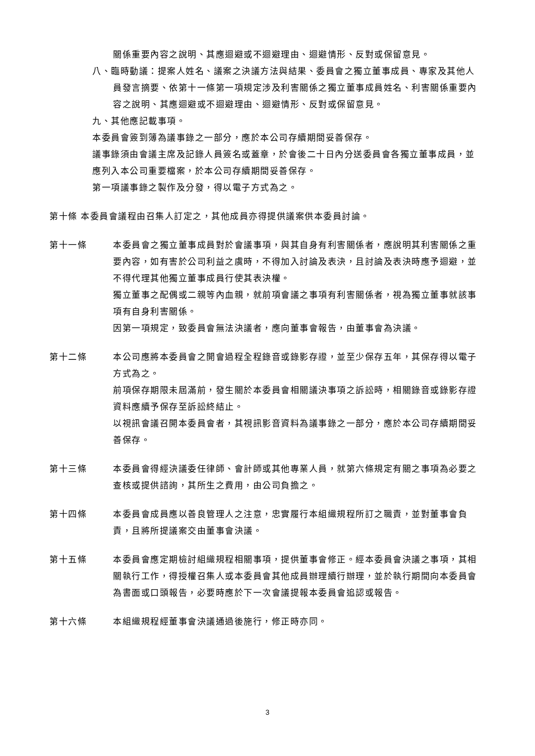關係重要內容之說明、其應迴避或不迴避理由、迴避情形、反對或保留意見。
八、臨時動議：提案人姓名、議案之決議方法與結果、委員會之獨立董事成員、專家及其他人員發言摘要、依第十一條第一項規定涉及利害關係之獨立董事成員姓名、利害關係重要內容之說明、其應迴避或不迴避理由、迴避情形、反對或保留意見。
九、其他應記載事項。
本委員會簽到簿為議事錄之一部分，應於本公司存續期間妥善保存。
議事錄須由會議主席及記錄人員簽名或蓋章，於會後二十日內分送委員會各獨立董事成員，並應列入本公司重要檔案，於本公司存續期間妥善保存。
第一項議事錄之製作及分發，得以電子方式為之。
第十條 本委員會議程由召集人訂定之，其他成員亦得提供議案供本委員討論。
第十一條 本委員會之獨立董事成員對於會議事項，與其自身有利害關係者，應說明其利害關係之重要內容，如有害於公司利益之虞時，不得加入討論及表決，且討論及表決時應予迴避，並不得代理其他獨立董事成員行使其表決權。
獨立董事之配偶或二親等內血親，就前項會議之事項有利害關係者，視為獨立董事就該事項有自身利害關係。
因第一項規定，致委員會無法決議者，應向董事會報告，由董事會為決議。
第十二條 本公司應將本委員會之開會過程全程錄音或錄影存證，並至少保存五年，其保存得以電子方式為之。
前項保存期限未屆滿前，發生關於本委員會相關議決事項之訴訟時，相關錄音或錄影存證資料應續予保存至訴訟終結止。
以視訊會議召開本委員會者，其視訊影音資料為議事錄之一部分，應於本公司存續期間妥善保存。
第十三條 本委員會得經決議委任律師、會計師或其他專業人員，就第六條規定有關之事項為必要之查核或提供諮詢，其所生之費用，由公司負擔之。
第十四條 本委員會成員應以善良管理人之注意，忠實履行本組織規程所訂之職責，並對董事會負責，且將所提議案交由董事會決議。
第十五條 本委員會應定期檢討組織規程相關事項，提供董事會修正。經本委員會決議之事項，其相關執行工作，得授權召集人或本委員會其他成員辦理續行辦理，並於執行期間向本委員會為書面或口頭報告，必要時應於下一次會議提報本委員會追認或報告。
第十六條 本組織規程經董事會決議通過後施行，修正時亦同。
3